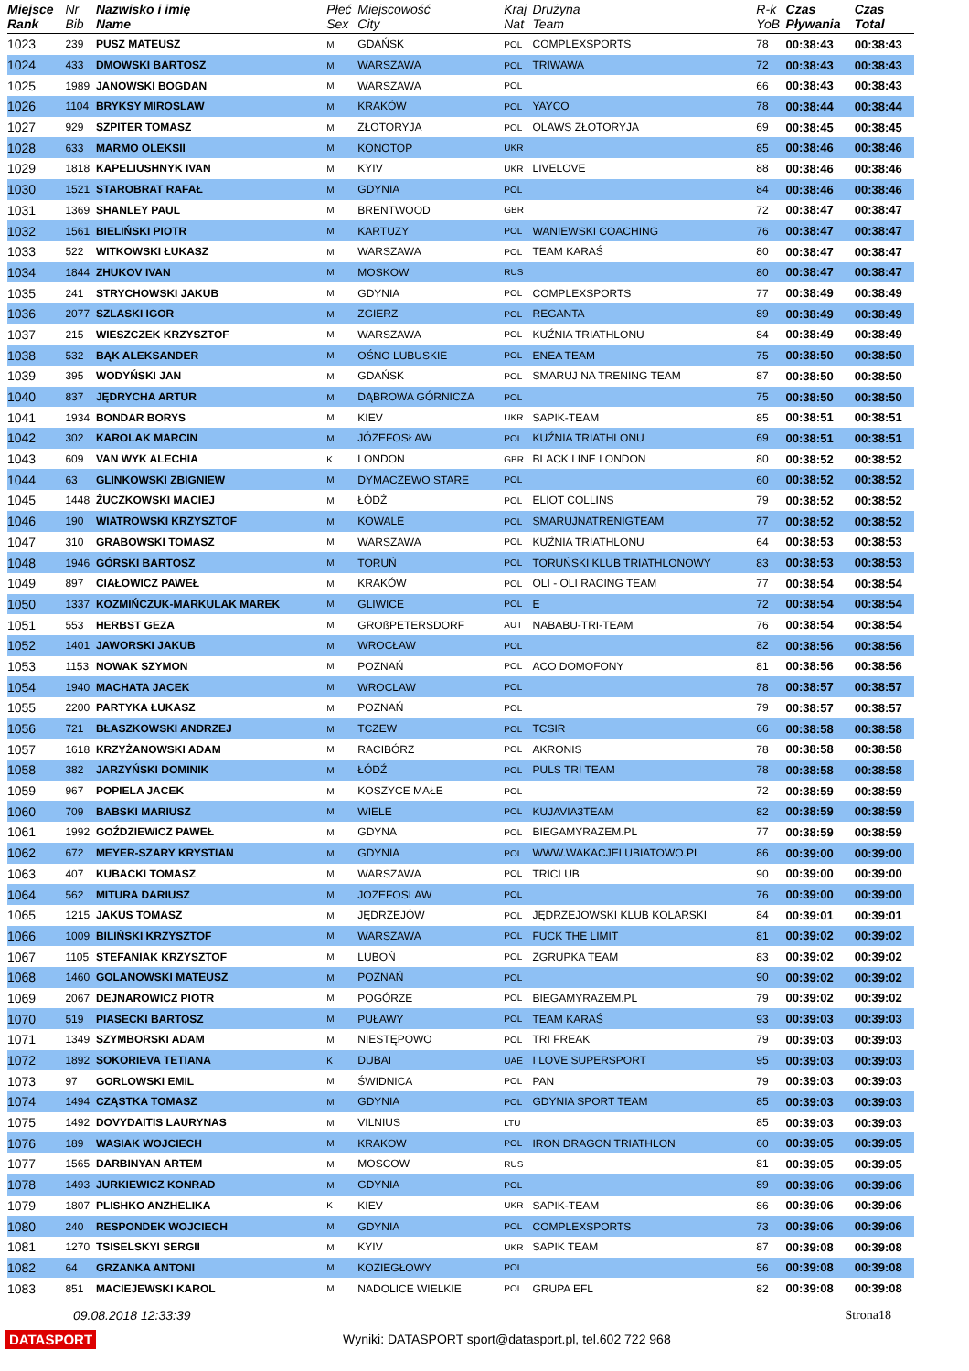| Miejsce Rank | Nr Bib | Nazwisko i imię Name | Płeć Sex | Miejscowość City | Kraj Nat | Drużyna Team | R-k YoB | Czas Pływania | Czas Total |
| --- | --- | --- | --- | --- | --- | --- | --- | --- | --- |
| 1023 | 239 | PUSZ MATEUSZ | M | GDAŃSK | POL | COMPLEXSPORTS | 78 | 00:38:43 | 00:38:43 |
| 1024 | 433 | DMOWSKI BARTOSZ | M | WARSZAWA | POL | TRIWAWA | 72 | 00:38:43 | 00:38:43 |
| 1025 | 1989 | JANOWSKI BOGDAN | M | WARSZAWA | POL | | 66 | 00:38:43 | 00:38:43 |
| 1026 | 1104 | BRYKSY MIROSLAW | M | KRAKÓW | POL | YAYCO | 78 | 00:38:44 | 00:38:44 |
| 1027 | 929 | SZPITER TOMASZ | M | ZŁOTORYJA | POL | OLAWS ZŁOTORYJA | 69 | 00:38:45 | 00:38:45 |
| 1028 | 633 | MARMO OLEKSII | M | KONOTOP | UKR | | 85 | 00:38:46 | 00:38:46 |
| 1029 | 1818 | KAPELIUSHNYK IVAN | M | KYIV | UKR | LIVELOVE | 88 | 00:38:46 | 00:38:46 |
| 1030 | 1521 | STAROBRAT RAFAŁ | M | GDYNIA | POL | | 84 | 00:38:46 | 00:38:46 |
| 1031 | 1369 | SHANLEY PAUL | M | BRENTWOOD | GBR | | 72 | 00:38:47 | 00:38:47 |
| 1032 | 1561 | BIELIŃSKI PIOTR | M | KARTUZY | POL | WANIEWSKI COACHING | 76 | 00:38:47 | 00:38:47 |
| 1033 | 522 | WITKOWSKI ŁUKASZ | M | WARSZAWA | POL | TEAM KARAŚ | 80 | 00:38:47 | 00:38:47 |
| 1034 | 1844 | ZHUKOV IVAN | M | MOSKOW | RUS | | 80 | 00:38:47 | 00:38:47 |
| 1035 | 241 | STRYCHOWSKI JAKUB | M | GDYNIA | POL | COMPLEXSPORTS | 77 | 00:38:49 | 00:38:49 |
| 1036 | 2077 | SZLASKI IGOR | M | ZGIERZ | POL | REGANTA | 89 | 00:38:49 | 00:38:49 |
| 1037 | 215 | WIESZCZEK KRZYSZTOF | M | WARSZAWA | POL | KUŹNIA TRIATHLONU | 84 | 00:38:49 | 00:38:49 |
| 1038 | 532 | BĄK ALEKSANDER | M | OŚNO LUBUSKIE | POL | ENEA TEAM | 75 | 00:38:50 | 00:38:50 |
| 1039 | 395 | WODYŃSKI JAN | M | GDAŃSK | POL | SMARUJ NA TRENING TEAM | 87 | 00:38:50 | 00:38:50 |
| 1040 | 837 | JĘDRYCHA ARTUR | M | DĄBROWA GÓRNICZA | POL | | 75 | 00:38:50 | 00:38:50 |
| 1041 | 1934 | BONDAR BORYS | M | KIEV | UKR | SAPIK-TEAM | 85 | 00:38:51 | 00:38:51 |
| 1042 | 302 | KAROLAK MARCIN | M | JÓZEFOSŁAW | POL | KUŹNIA TRIATHLONU | 69 | 00:38:51 | 00:38:51 |
| 1043 | 609 | VAN WYK ALECHIA | K | LONDON | GBR | BLACK LINE LONDON | 80 | 00:38:52 | 00:38:52 |
| 1044 | 63 | GLINKOWSKI ZBIGNIEW | M | DYMACZEWO STARE | POL | | 60 | 00:38:52 | 00:38:52 |
| 1045 | 1448 | ŻUCZKOWSKI MACIEJ | M | ŁÓDŹ | POL | ELIOT COLLINS | 79 | 00:38:52 | 00:38:52 |
| 1046 | 190 | WIATROWSKI KRZYSZTOF | M | KOWALE | POL | SMARUJNATRENIGTEAM | 77 | 00:38:52 | 00:38:52 |
| 1047 | 310 | GRABOWSKI TOMASZ | M | WARSZAWA | POL | KUŹNIA TRIATHLONU | 64 | 00:38:53 | 00:38:53 |
| 1048 | 1946 | GÓRSKI BARTOSZ | M | TORUŃ | POL | TORUŃSKI KLUB TRIATHLONOWY | 83 | 00:38:53 | 00:38:53 |
| 1049 | 897 | CIAŁOWICZ PAWEŁ | M | KRAKÓW | POL | OLI - OLI RACING TEAM | 77 | 00:38:54 | 00:38:54 |
| 1050 | 1337 | KOZMIŃCZUK-MARKULAK MAREK | M | GLIWICE | POL | E | 72 | 00:38:54 | 00:38:54 |
| 1051 | 553 | HERBST GEZA | M | GROßPETERSDORF | AUT | NABABU-TRI-TEAM | 76 | 00:38:54 | 00:38:54 |
| 1052 | 1401 | JAWORSKI JAKUB | M | WROCŁAW | POL | | 82 | 00:38:56 | 00:38:56 |
| 1053 | 1153 | NOWAK SZYMON | M | POZNAŃ | POL | ACO DOMOFONY | 81 | 00:38:56 | 00:38:56 |
| 1054 | 1940 | MACHATA JACEK | M | WROCLAW | POL | | 78 | 00:38:57 | 00:38:57 |
| 1055 | 2200 | PARTYKA ŁUKASZ | M | POZNAŃ | POL | | 79 | 00:38:57 | 00:38:57 |
| 1056 | 721 | BŁASZKOWSKI ANDRZEJ | M | TCZEW | POL | TCSIR | 66 | 00:38:58 | 00:38:58 |
| 1057 | 1618 | KRZYŻANOWSKI ADAM | M | RACIBÓRZ | POL | AKRONIS | 78 | 00:38:58 | 00:38:58 |
| 1058 | 382 | JARZYŃSKI DOMINIK | M | ŁÓDŹ | POL | PULS TRI TEAM | 78 | 00:38:58 | 00:38:58 |
| 1059 | 967 | POPIELA JACEK | M | KOSZYCE MAŁE | POL | | 72 | 00:38:59 | 00:38:59 |
| 1060 | 709 | BABSKI MARIUSZ | M | WIELE | POL | KUJAVIA3TEAM | 82 | 00:38:59 | 00:38:59 |
| 1061 | 1992 | GOŹDZIEWICZ PAWEŁ | M | GDYNA | POL | BIEGAMYRAZEM.PL | 77 | 00:38:59 | 00:38:59 |
| 1062 | 672 | MEYER-SZARY KRYSTIAN | M | GDYNIA | POL | WWW.WAKACJELUBIATOWO.PL | 86 | 00:39:00 | 00:39:00 |
| 1063 | 407 | KUBACKI TOMASZ | M | WARSZAWA | POL | TRICLUB | 90 | 00:39:00 | 00:39:00 |
| 1064 | 562 | MITURA DARIUSZ | M | JOZEFOSLAW | POL | | 76 | 00:39:00 | 00:39:00 |
| 1065 | 1215 | JAKUS TOMASZ | M | JĘDRZEJÓW | POL | JĘDRZEJOWSKI KLUB KOLARSKI | 84 | 00:39:01 | 00:39:01 |
| 1066 | 1009 | BILIŃSKI KRZYSZTOF | M | WARSZAWA | POL | FUCK THE LIMIT | 81 | 00:39:02 | 00:39:02 |
| 1067 | 1105 | STEFANIAK KRZYSZTOF | M | LUBOŃ | POL | ZGRUPKA TEAM | 83 | 00:39:02 | 00:39:02 |
| 1068 | 1460 | GOLANOWSKI MATEUSZ | M | POZNAŃ | POL | | 90 | 00:39:02 | 00:39:02 |
| 1069 | 2067 | DEJNAROWICZ PIOTR | M | POGÓRZE | POL | BIEGAMYRAZEM.PL | 79 | 00:39:02 | 00:39:02 |
| 1070 | 519 | PIASECKI BARTOSZ | M | PUŁAWY | POL | TEAM KARAŚ | 93 | 00:39:03 | 00:39:03 |
| 1071 | 1349 | SZYMBORSKI ADAM | M | NIESTĘPOWO | POL | TRI FREAK | 79 | 00:39:03 | 00:39:03 |
| 1072 | 1892 | SOKORIEVA TETIANA | K | DUBAI | UAE | I LOVE SUPERSPORT | 95 | 00:39:03 | 00:39:03 |
| 1073 | 97 | GORLOWSKI EMIL | M | ŚWIDNICA | POL | PAN | 79 | 00:39:03 | 00:39:03 |
| 1074 | 1494 | CZĄSTKA TOMASZ | M | GDYNIA | POL | GDYNIA SPORT TEAM | 85 | 00:39:03 | 00:39:03 |
| 1075 | 1492 | DOVYDAITIS LAURYNAS | M | VILNIUS | LTU | | 85 | 00:39:03 | 00:39:03 |
| 1076 | 189 | WASIAK WOJCIECH | M | KRAKOW | POL | IRON DRAGON TRIATHLON | 60 | 00:39:05 | 00:39:05 |
| 1077 | 1565 | DARBINYAN ARTEM | M | MOSCOW | RUS | | 81 | 00:39:05 | 00:39:05 |
| 1078 | 1493 | JURKIEWICZ KONRAD | M | GDYNIA | POL | | 89 | 00:39:06 | 00:39:06 |
| 1079 | 1807 | PLISHKO ANZHELIKA | K | KIEV | UKR | SAPIK-TEAM | 86 | 00:39:06 | 00:39:06 |
| 1080 | 240 | RESPONDEK WOJCIECH | M | GDYNIA | POL | COMPLEXSPORTS | 73 | 00:39:06 | 00:39:06 |
| 1081 | 1270 | TSISELSKYI SERGII | M | KYIV | UKR | SAPIK TEAM | 87 | 00:39:08 | 00:39:08 |
| 1082 | 64 | GRZANKA ANTONI | M | KOZIEGŁOWY | POL | | 56 | 00:39:08 | 00:39:08 |
| 1083 | 851 | MACIEJEWSKI KAROL | M | NADOLICE WIELKIE | POL | GRUPA EFL | 82 | 00:39:08 | 00:39:08 |
09.08.2018 12:33:39 Strona18
DATASPORT Wyniki: DATASPORT sport@datasport.pl, tel.602 722 968